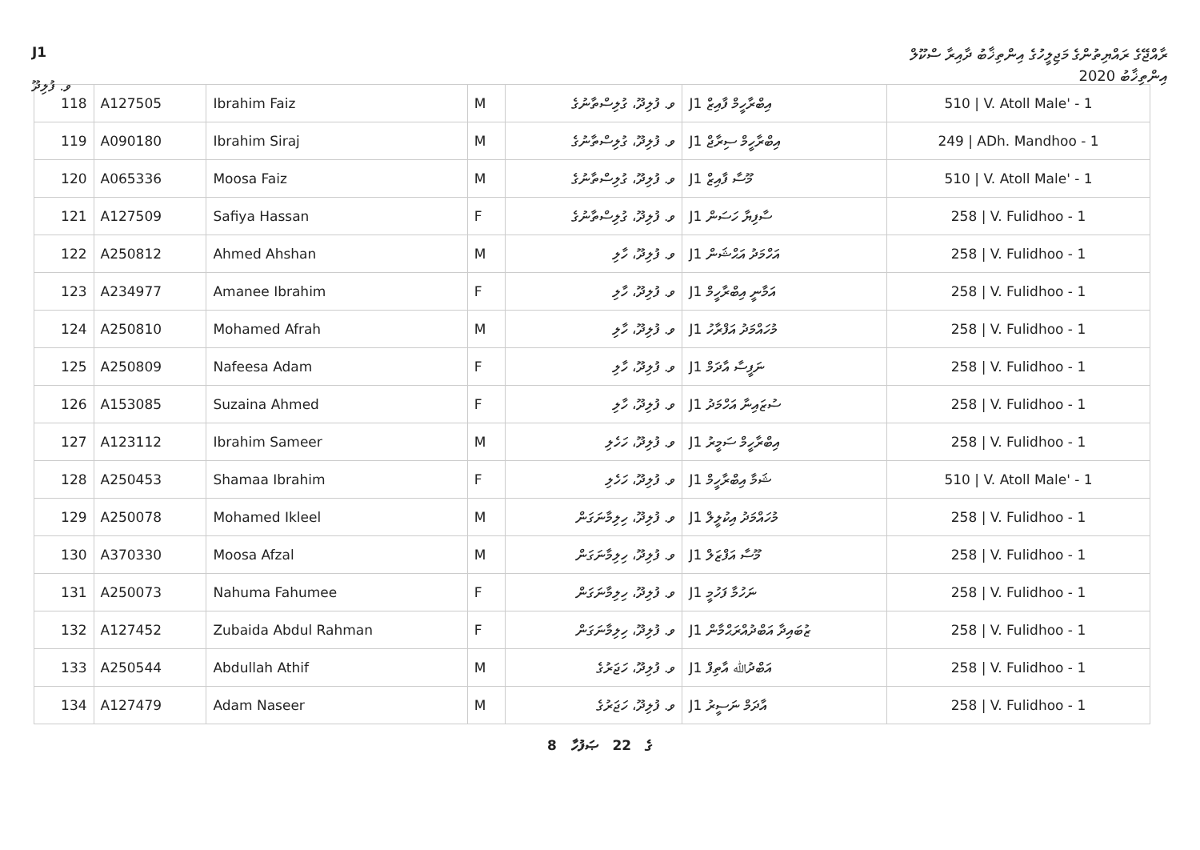J1
ވ. ފުލިދޫ
ރާއްޖޭގެ ރައްޔިތުންގެ މަޖިލީހުގެ އިންތިޚާބު ދާއިރާ ސްކޫލް
އިންތިޚާބު 2020
| 118 | A127505 | Ibrahim Faiz | M | ވ. ފުލިދޫ، ގުލިސްތާނުގެ | J1 އިބްރާހީމް ފާއިޒް | 510 / V. Atoll Male' - 1 |
| 119 | A090180 | Ibrahim Siraj | M | ވ. ފުލިދޫ، ގުލިސްތާނުގެ | J1 އިބްރާހީމް ސިރާޖް | 249 / ADh. Mandhoo - 1 |
| 120 | A065336 | Moosa Faiz | M | ވ. ފުލިދޫ، ގުލިސްތާނުގެ | J1 މޫސާ ފާއިޒް | 510 / V. Atoll Male' - 1 |
| 121 | A127509 | Safiya Hassan | F | ވ. ފުލިދޫ، ގުލިސްތާނުގެ | J1 ސާފިޔާ ހަސަން | 258 / V. Fulidhoo - 1 |
| 122 | A250812 | Ahmed Ahshan | M | ވ. ފުލިދޫ، ހާލި | J1 އަހްމަދު އަޙްޝަން | 258 / V. Fulidhoo - 1 |
| 123 | A234977 | Amanee Ibrahim | F | ވ. ފުލިދޫ، ހާލި | J1 އަމާނީ އިބްރާހީމް | 258 / V. Fulidhoo - 1 |
| 124 | A250810 | Mohamed Afrah | M | ވ. ފުލިދޫ، ހާލި | J1 މުހައްމަދު އަފްރާހު | 258 / V. Fulidhoo - 1 |
| 125 | A250809 | Nafeesa Adam | F | ވ. ފުލިދޫ، ހާލި | J1 ނަފީސާ އާދަމް | 258 / V. Fulidhoo - 1 |
| 126 | A153085 | Suzaina Ahmed | F | ވ. ފުލިދޫ، ހާލި | J1 ސުޒައިނާ އަހްމަދު | 258 / V. Fulidhoo - 1 |
| 127 | A123112 | Ibrahim Sameer | M | ވ. ފުލިދޫ، ހަހެލި | J1 އިބްރާހީމް ސަމީރު | 258 / V. Fulidhoo - 1 |
| 128 | A250453 | Shamaa Ibrahim | F | ވ. ފުލިދޫ، ހަހެލި | J1 ޝަމާ އިބްރާހީމް | 510 / V. Atoll Male' - 1 |
| 129 | A250078 | Mohamed Ikleel | M | ވ. ފުލިދޫ، ހިލިމާނަގަން | J1 މުހައްމަދު އިކުލީލް | 258 / V. Fulidhoo - 1 |
| 130 | A370330 | Moosa Afzal | M | ވ. ފުލިދޫ، ހިލިމާނަގަން | J1 މޫސާ އަފްޒަލް | 258 / V. Fulidhoo - 1 |
| 131 | A250073 | Nahuma Fahumee | F | ވ. ފުލިދޫ، ހިލިމާނަގަން | J1 ނަހުމާ ފަހުމީ | 258 / V. Fulidhoo - 1 |
| 132 | A127452 | Zubaida Abdul Rahman | F | ވ. ފުލިދޫ، ހިލިމާނަގަން | J1 ޒުބައިދާ އަބްދުއްރަޙްމާން | 258 / V. Fulidhoo - 1 |
| 133 | A250544 | Abdullah Athif | M | ވ. ފުލިދޫ، ހަޖަރުގެ | J1 އަބްދުﷲ އާތިފް | 258 / V. Fulidhoo - 1 |
| 134 | A127479 | Adam Naseer | M | ވ. ފުލިދޫ، ހަޖަރުގެ | J1 އާދަމް ނަސީރު | 258 / V. Fulidhoo - 1 |
8 ގެ 22 ޞަފުހާ